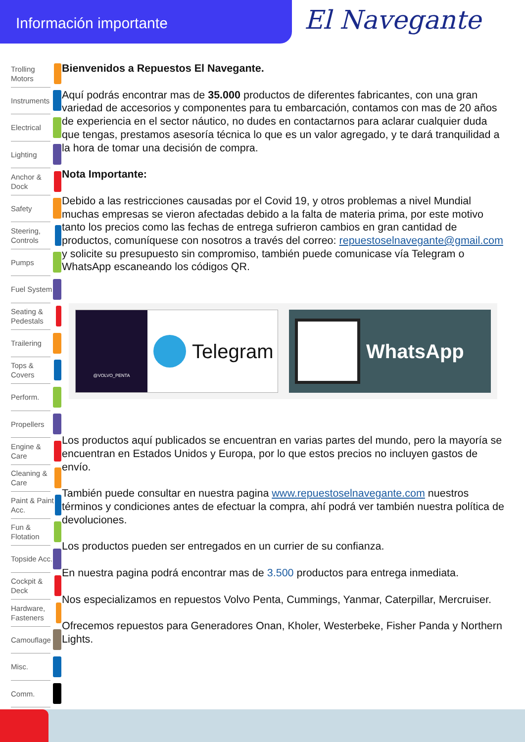Información importante
El Navegante
Trolling Motors
Instruments
Electrical
Lighting
Anchor & Dock
Safety
Steering, Controls
Pumps
Fuel System
Seating & Pedestals
Trailering
Tops & Covers
Perform.
Propellers
Engine & Care
Cleaning & Care
Paint & Paint Acc.
Fun & Flotation
Topside Acc.
Cockpit & Deck
Hardware, Fasteners
Camouflage
Misc.
Comm.
Bienvenidos a Repuestos El Navegante.
Aquí podrás encontrar mas de 35.000 productos de diferentes fabricantes, con una gran variedad de accesorios y componentes para tu embarcación, contamos con mas de 20 años de experiencia en el sector náutico, no dudes en contactarnos para aclarar cualquier duda que tengas, prestamos asesoría técnica lo que es un valor agregado, y te dará tranquilidad a la hora de tomar una decisión de compra.
Nota Importante:
Debido a las restricciones causadas por el Covid 19, y otros problemas a nivel Mundial muchas empresas se vieron afectadas debido a la falta de materia prima, por este motivo tanto los precios como las fechas de entrega sufrieron cambios en gran cantidad de productos, comuníquese con nosotros a través del correo: repuestoselnavegante@gmail.com y solicite su presupuesto sin compromiso, también puede comunicase vía Telegram o WhatsApp escaneando los códigos QR.
@VOLVO_PENTA
Telegram
WhatsApp
Los productos aquí publicados se encuentran en varias partes del mundo, pero la mayoría se encuentran en Estados Unidos y Europa, por lo que estos precios no incluyen gastos de envío.
También puede consultar en nuestra pagina www.repuestoselnavegante.com nuestros términos y condiciones antes de efectuar la compra, ahí podrá ver también nuestra política de devoluciones.
Los productos pueden ser entregados en un currier de su confianza.
En nuestra pagina podrá encontrar mas de 3.500 productos para entrega inmediata.
Nos especializamos en repuestos Volvo Penta, Cummings, Yanmar, Caterpillar, Mercruiser.
Ofrecemos repuestos para Generadores Onan, Kholer, Westerbeke, Fisher Panda y Northern Lights.